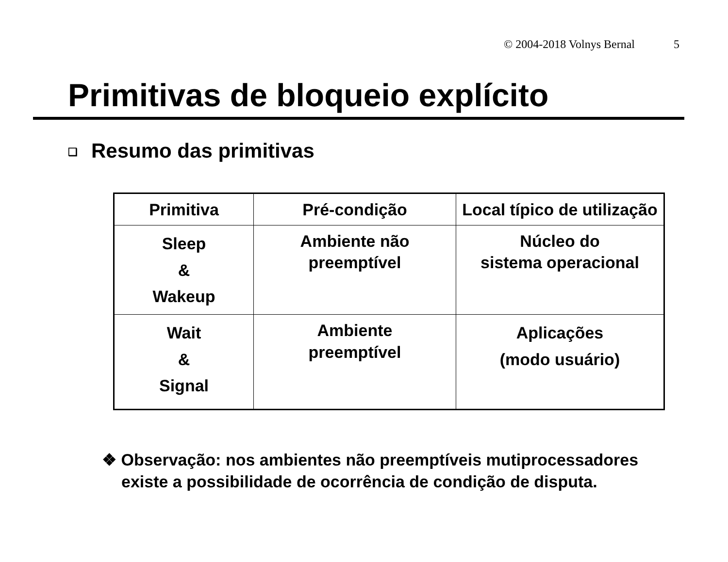© 2004-2018 Volnys Bernal 5
Primitivas de bloqueio explícito
❑ Resumo das primitivas
| Primitiva | Pré-condição | Local típico de utilização |
| --- | --- | --- |
| Sleep & Wakeup | Ambiente não preemptível | Núcleo do sistema operacional |
| Wait & Signal | Ambiente preemptível | Aplicações (modo usuário) |
❖ Observação: nos ambientes não preemptíveis mutiprocessadores existe a possibilidade de ocorrência de condição de disputa.